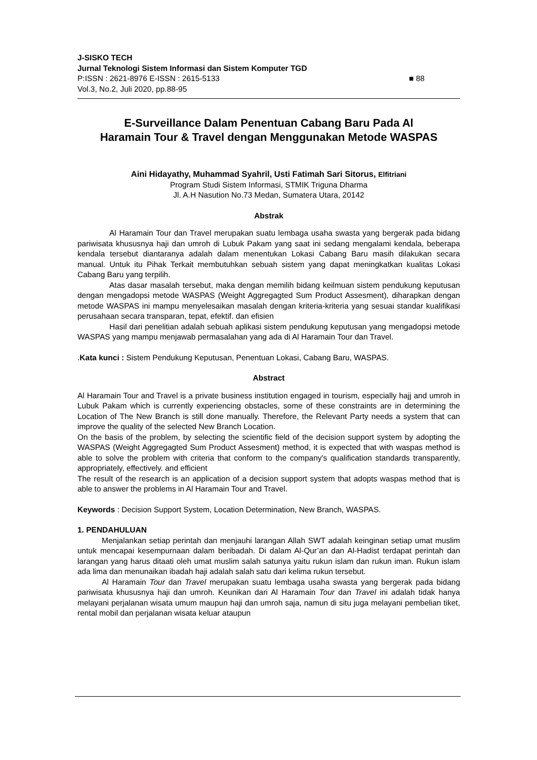J-SISKO TECH
Jurnal Teknologi Sistem Informasi dan Sistem Komputer TGD
P:ISSN : 2621-8976 E-ISSN : 2615-5133 ■ 88
Vol.3, No.2, Juli 2020, pp.88-95
E-Surveillance Dalam Penentuan Cabang Baru Pada Al Haramain Tour & Travel dengan Menggunakan Metode WASPAS
Aini Hidayathy, Muhammad Syahril, Usti Fatimah Sari Sitorus, Elfitriani
Program Studi Sistem Informasi, STMIK Triguna Dharma
Jl. A.H Nasution No.73 Medan, Sumatera Utara, 20142
Abstrak
Al Haramain Tour dan Travel merupakan suatu lembaga usaha swasta yang bergerak pada bidang pariwisata khususnya haji dan umroh di Lubuk Pakam yang saat ini sedang mengalami kendala, beberapa kendala tersebut diantaranya adalah dalam menentukan Lokasi Cabang Baru masih dilakukan secara manual. Untuk itu Pihak Terkait membutuhkan sebuah sistem yang dapat meningkatkan kualitas Lokasi Cabang Baru yang terpilih.
Atas dasar masalah tersebut, maka dengan memilih bidang keilmuan sistem pendukung keputusan dengan mengadopsi metode WASPAS (Weight Aggregagted Sum Product Assesment), diharapkan dengan metode WASPAS ini mampu menyelesaikan masalah dengan kriteria-kriteria yang sesuai standar kualifikasi perusahaan secara transparan, tepat, efektif. dan efisien
Hasil dari penelitian adalah sebuah aplikasi sistem pendukung keputusan yang mengadopsi metode WASPAS yang mampu menjawab permasalahan yang ada di Al Haramain Tour dan Travel.
.Kata kunci : Sistem Pendukung Keputusan, Penentuan Lokasi, Cabang Baru, WASPAS.
Abstract
Al Haramain Tour and Travel is a private business institution engaged in tourism, especially hajj and umroh in Lubuk Pakam which is currently experiencing obstacles, some of these constraints are in determining the Location of The New Branch is still done manually. Therefore, the Relevant Party needs a system that can improve the quality of the selected New Branch Location.
On the basis of the problem, by selecting the scientific field of the decision support system by adopting the WASPAS (Weight Aggregagted Sum Product Assesment) method, it is expected that with waspas method is able to solve the problem with criteria that conform to the company's qualification standards transparently, appropriately, effectively. and efficient
The result of the research is an application of a decision support system that adopts waspas method that is able to answer the problems in Al Haramain Tour and Travel.
Keywords : Decision Support System, Location Determination, New Branch, WASPAS.
1. PENDAHULUAN
Menjalankan setiap perintah dan menjauhi larangan Allah SWT adalah keinginan setiap umat muslim untuk mencapai kesempurnaan dalam beribadah. Di dalam Al-Qur’an dan Al-Hadist terdapat perintah dan larangan yang harus ditaati oleh umat muslim salah satunya yaitu rukun islam dan rukun iman. Rukun islam ada lima dan menunaikan ibadah haji adalah salah satu dari kelima rukun tersebut.
Al Haramain Tour dan Travel merupakan suatu lembaga usaha swasta yang bergerak pada bidang pariwisata khususnya haji dan umroh. Keunikan dari Al Haramain Tour dan Travel ini adalah tidak hanya melayani perjalanan wisata umum maupun haji dan umroh saja, namun di situ juga melayani pembelian tiket, rental mobil dan perjalanan wisata keluar ataupun